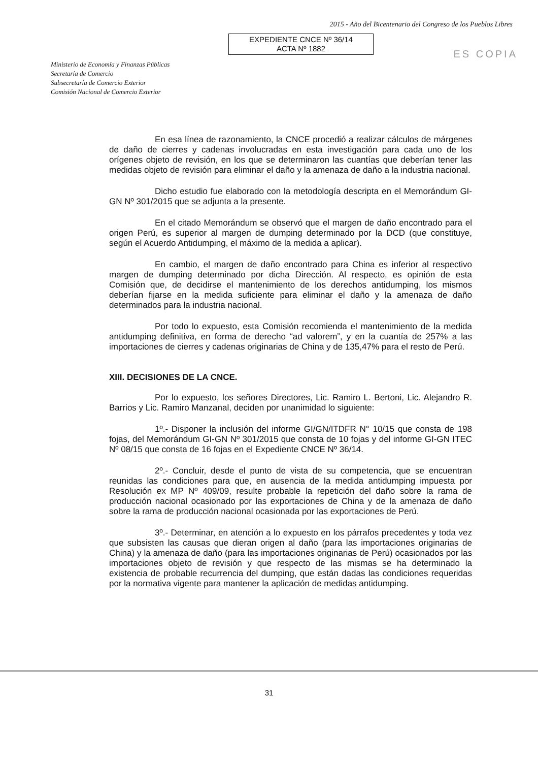2015 - Año del Bicentenario del Congreso de los Pueblos Libres
EXPEDIENTE CNCE Nº 36/14
ACTA Nº 1882
ES COPIA
Ministerio de Economía y Finanzas Públicas
Secretaría de Comercio
Subsecretaría de Comercio Exterior
Comisión Nacional de Comercio Exterior
En esa línea de razonamiento, la CNCE procedió a realizar cálculos de márgenes de daño de cierres y cadenas involucradas en esta investigación para cada uno de los orígenes objeto de revisión, en los que se determinaron las cuantías que deberían tener las medidas objeto de revisión para eliminar el daño y la amenaza de daño a la industria nacional.
Dicho estudio fue elaborado con la metodología descripta en el Memorándum GI-GN Nº 301/2015 que se adjunta a la presente.
En el citado Memorándum se observó que el margen de daño encontrado para el origen Perú, es superior al margen de dumping determinado por la DCD (que constituye, según el Acuerdo Antidumping, el máximo de la medida a aplicar).
En cambio, el margen de daño encontrado para China es inferior al respectivo margen de dumping determinado por dicha Dirección. Al respecto, es opinión de esta Comisión que, de decidirse el mantenimiento de los derechos antidumping, los mismos deberían fijarse en la medida suficiente para eliminar el daño y la amenaza de daño determinados para la industria nacional.
Por todo lo expuesto, esta Comisión recomienda el mantenimiento de la medida antidumping definitiva, en forma de derecho “ad valorem”, y en la cuantía de 257% a las importaciones de cierres y cadenas originarias de China y de 135,47% para el resto de Perú.
XIII. DECISIONES DE LA CNCE.
Por lo expuesto, los señores Directores, Lic. Ramiro L. Bertoni, Lic. Alejandro R. Barrios y Lic. Ramiro Manzanal, deciden por unanimidad lo siguiente:
1º.- Disponer la inclusión del informe GI/GN/ITDFR N° 10/15 que consta de 198 fojas, del Memorándum GI-GN Nº 301/2015 que consta de 10 fojas y del informe GI-GN ITEC Nº 08/15 que consta de 16 fojas en el Expediente CNCE Nº 36/14.
2º.- Concluir, desde el punto de vista de su competencia, que se encuentran reunidas las condiciones para que, en ausencia de la medida antidumping impuesta por Resolución ex MP Nº 409/09, resulte probable la repetición del daño sobre la rama de producción nacional ocasionado por las exportaciones de China y de la amenaza de daño sobre la rama de producción nacional ocasionada por las exportaciones de Perú.
3º.- Determinar, en atención a lo expuesto en los párrafos precedentes y toda vez que subsisten las causas que dieran origen al daño (para las importaciones originarias de China) y la amenaza de daño (para las importaciones originarias de Perú) ocasionados por las importaciones objeto de revisión y que respecto de las mismas se ha determinado la existencia de probable recurrencia del dumping, que están dadas las condiciones requeridas por la normativa vigente para mantener la aplicación de medidas antidumping.
31